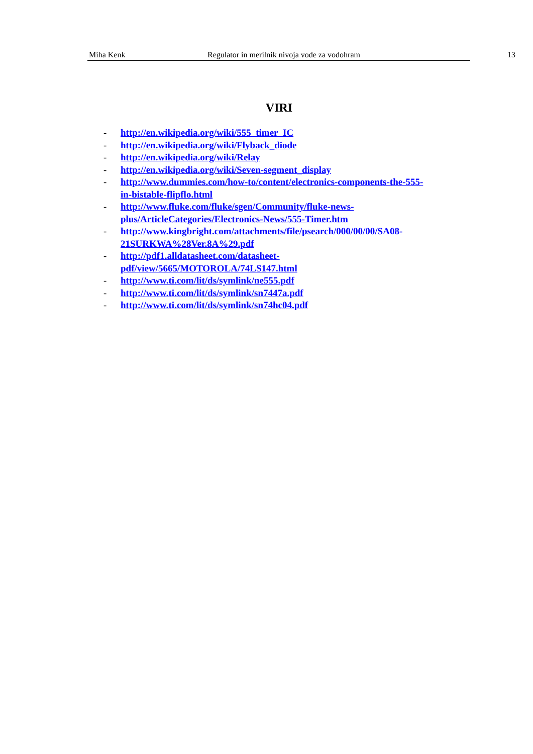Miha Kenk Regulator in merilnik nivoja vode za vodohram
13
VIRI
- http://en.wikipedia.org/wiki/555_timer_IC
- http://en.wikipedia.org/wiki/Flyback_diode
- http://en.wikipedia.org/wiki/Relay
- http://en.wikipedia.org/wiki/Seven-segment_display
- http://www.dummies.com/how-to/content/electronics-components-the-555-
in-bistable-flipflo.html
- http://www.fluke.com/fluke/sgen/Community/fluke-news-
plus/ArticleCategories/Electronics-News/555-Timer.htm
- http://www.kingbright.com/attachments/file/psearch/000/00/00/SA08-
21SURKWA%28Ver.8A%29.pdf
- http://pdf1.alldatasheet.com/datasheet-
pdf/view/5665/MOTOROLA/74LS147.html
- http://www.ti.com/lit/ds/symlink/ne555.pdf
- http://www.ti.com/lit/ds/symlink/sn7447a.pdf
- http://www.ti.com/lit/ds/symlink/sn74hc04.pdf